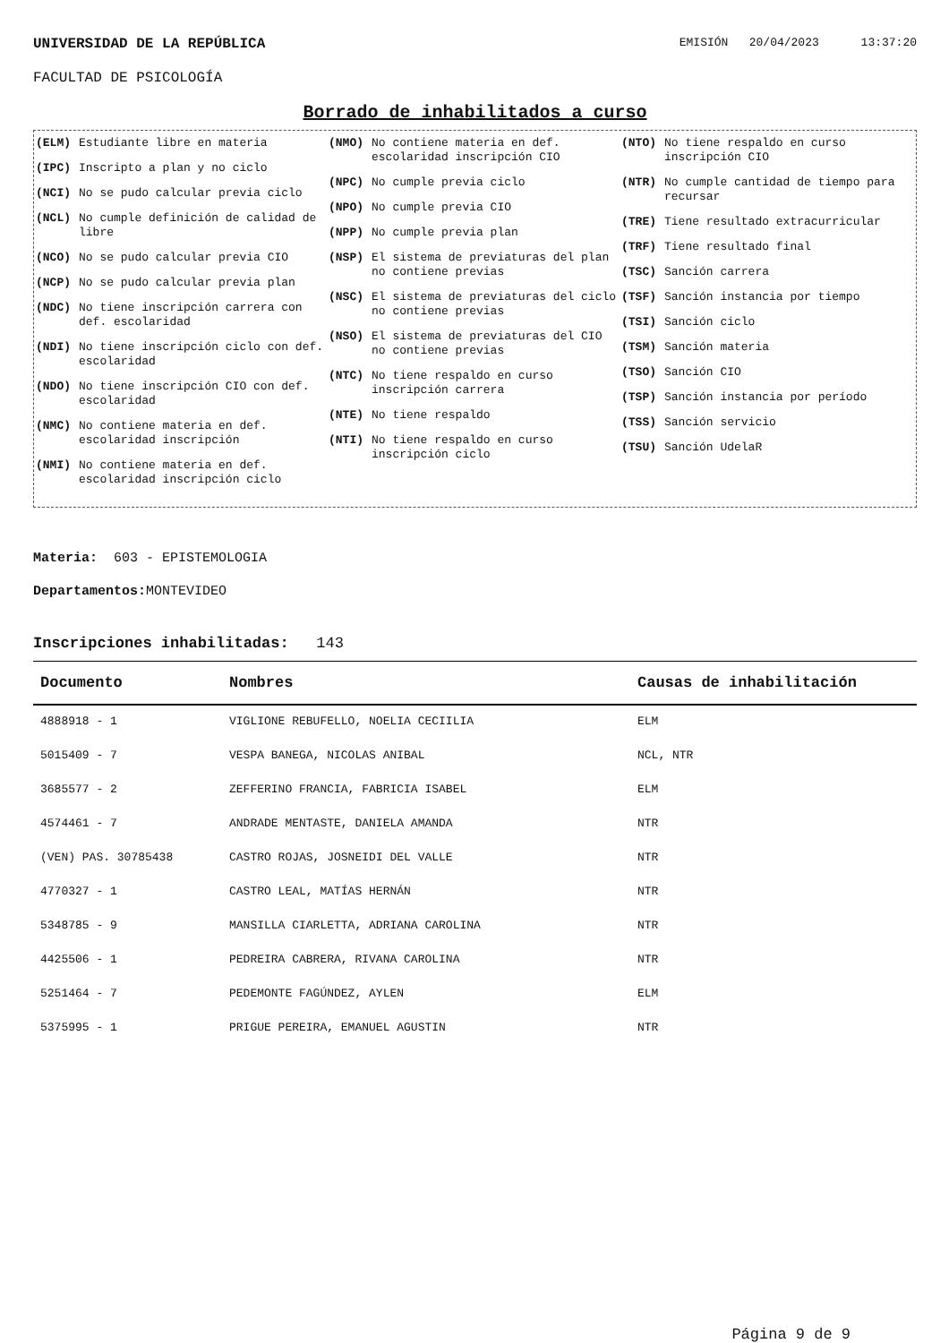UNIVERSIDAD DE LA REPÚBLICA EMISIÓN 20/04/2023 13:37:20
FACULTAD DE PSICOLOGÍA
Borrado de inhabilitados a curso
(ELM) Estudiante libre en materia
(IPC) Inscripto a plan y no ciclo
(NCI) No se pudo calcular previa ciclo
(NCL) No cumple definición de calidad de libre
(NCO) No se pudo calcular previa CIO
(NCP) No se pudo calcular previa plan
(NDC) No tiene inscripción carrera con def. escolaridad
(NDI) No tiene inscripción ciclo con def. escolaridad
(NDO) No tiene inscripción CIO con def. escolaridad
(NMC) No contiene materia en def. escolaridad inscripción
(NMI) No contiene materia en def. escolaridad inscripción ciclo
(NMO) No contiene materia en def. escolaridad inscripción CIO
(NPC) No cumple previa ciclo
(NPO) No cumple previa CIO
(NPP) No cumple previa plan
(NSP) El sistema de previaturas del plan no contiene previas
(NSC) El sistema de previaturas del ciclo no contiene previas
(NSO) El sistema de previaturas del CIO no contiene previas
(NTC) No tiene respaldo en curso inscripción carrera
(NTE) No tiene respaldo
(NTI) No tiene respaldo en curso inscripción ciclo
(NTO) No tiene respaldo en curso inscripción CIO
(NTR) No cumple cantidad de tiempo para recursar
(TRE) Tiene resultado extracurricular
(TRF) Tiene resultado final
(TSC) Sanción carrera
(TSF) Sanción instancia por tiempo
(TSI) Sanción ciclo
(TSM) Sanción materia
(TSO) Sanción CIO
(TSP) Sanción instancia por período
(TSS) Sanción servicio
(TSU) Sanción UdelaR
Materia: 603 - EPISTEMOLOGIA
Departamentos: MONTEVIDEO
Inscripciones inhabilitadas: 143
| Documento | Nombres | Causas de inhabilitación |
| --- | --- | --- |
| 4888918 - 1 | VIGLIONE REBUFELLO, NOELIA CECIILIA | ELM |
| 5015409 - 7 | VESPA BANEGA, NICOLAS ANIBAL | NCL, NTR |
| 3685577 - 2 | ZEFFERINO FRANCIA, FABRICIA ISABEL | ELM |
| 4574461 - 7 | ANDRADE MENTASTE, DANIELA AMANDA | NTR |
| (VEN) PAS. 30785438 | CASTRO ROJAS, JOSNEIDI DEL VALLE | NTR |
| 4770327 - 1 | CASTRO LEAL, MATÍAS HERNÁN | NTR |
| 5348785 - 9 | MANSILLA CIARLETTA, ADRIANA CAROLINA | NTR |
| 4425506 - 1 | PEDREIRA CABRERA, RIVANA CAROLINA | NTR |
| 5251464 - 7 | PEDEMONTE FAGÚNDEZ, AYLEN | ELM |
| 5375995 - 1 | PRIGUE PEREIRA, EMANUEL AGUSTIN | NTR |
Página 9 de 9